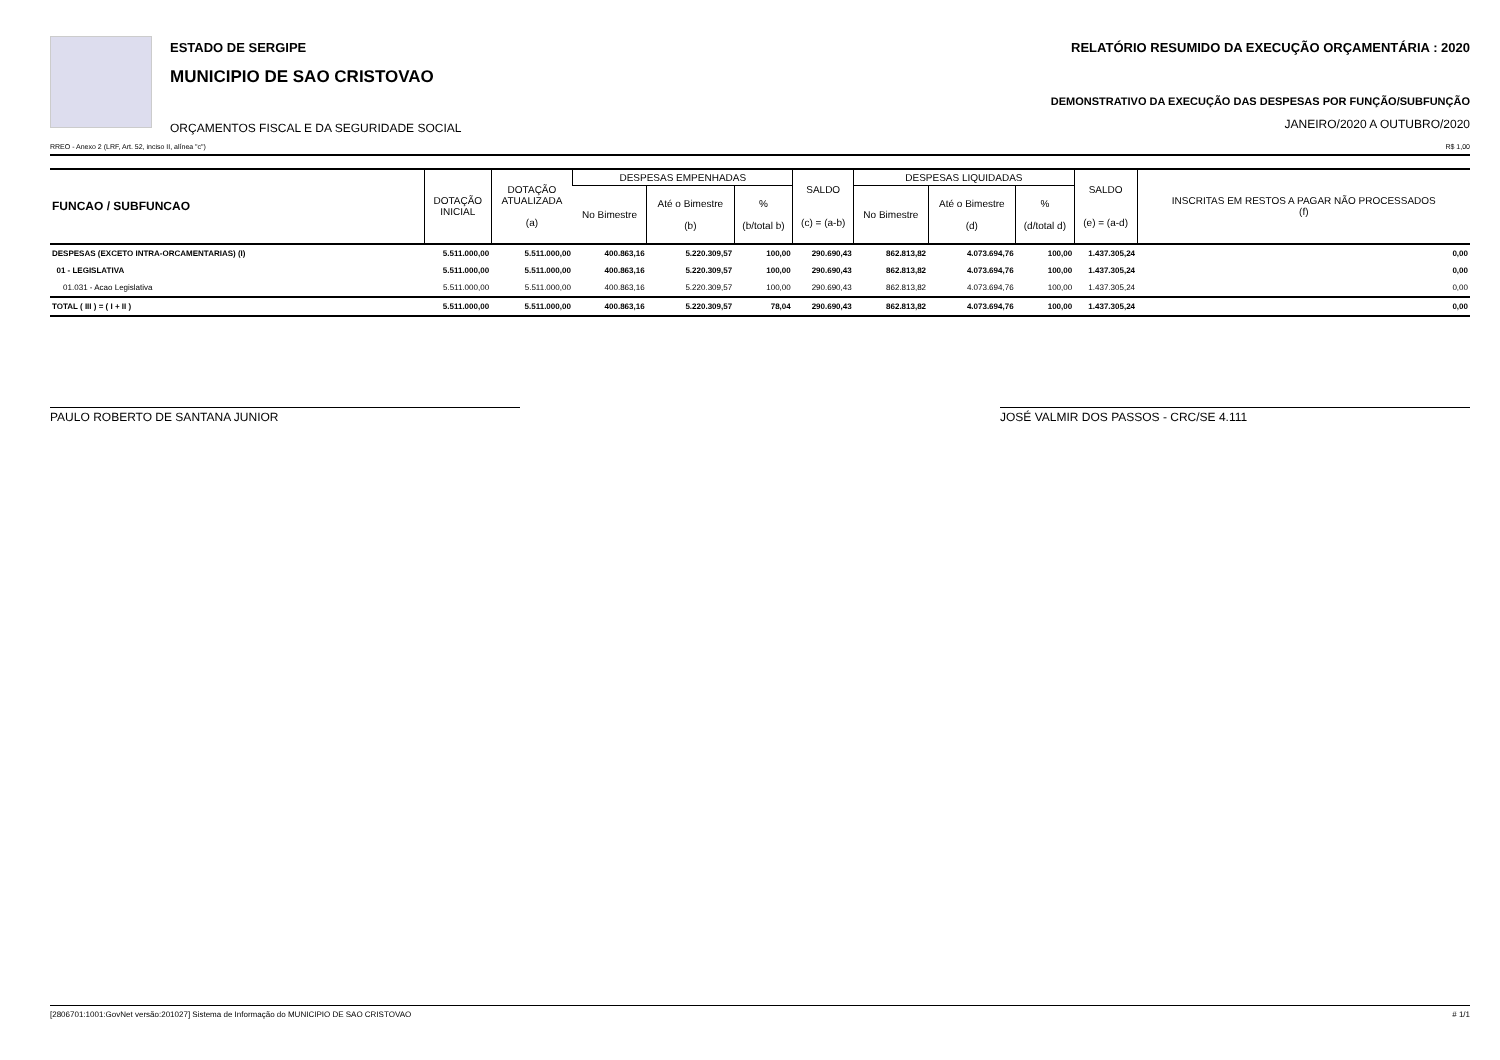ESTADO DE SERGIPE
MUNICIPIO DE SAO CRISTOVAO
ORÇAMENTOS FISCAL E DA SEGURIDADE SOCIAL
RELATÓRIO RESUMIDO DA EXECUÇÃO ORÇAMENTÁRIA : 2020
DEMONSTRATIVO DA EXECUÇÃO DAS DESPESAS POR FUNÇÃO/SUBFUNÇÃO
JANEIRO/2020 A OUTUBRO/2020
RREO - Anexo 2 (LRF, Art. 52, inciso II, alínea "c") R$ 1,00
| FUNCAO / SUBFUNCAO | DOTAÇÃO INICIAL | DOTAÇÃO ATUALIZADA (a) | DESPESAS EMPENHADAS | | | SALDO (c) = (a-b) | DESPESAS LIQUIDADAS | | | SALDO (e) = (a-d) | INSCRITAS EM RESTOS A PAGAR NÃO PROCESSADOS (f) |
| --- | --- | --- | --- | --- | --- | --- | --- | --- | --- | --- | --- |
| | | | No Bimestre | Até o Bimestre (b) | % (b/total b) | | No Bimestre | Até o Bimestre (d) | % (d/total d) | | |
| DESPESAS (EXCETO INTRA-ORCAMENTARIAS) (I) | 5.511.000,00 | 5.511.000,00 | 400.863,16 | 5.220.309,57 | 100,00 | 290.690,43 | 862.813,82 | 4.073.694,76 | 100,00 | 1.437.305,24 | 0,00 |
| 01 - LEGISLATIVA | 5.511.000,00 | 5.511.000,00 | 400.863,16 | 5.220.309,57 | 100,00 | 290.690,43 | 862.813,82 | 4.073.694,76 | 100,00 | 1.437.305,24 | 0,00 |
| 01.031 - Acao Legislativa | 5.511.000,00 | 5.511.000,00 | 400.863,16 | 5.220.309,57 | 100,00 | 290.690,43 | 862.813,82 | 4.073.694,76 | 100,00 | 1.437.305,24 | 0,00 |
| TOTAL ( III ) = ( I + II ) | 5.511.000,00 | 5.511.000,00 | 400.863,16 | 5.220.309,57 | 78,04 | 290.690,43 | 862.813,82 | 4.073.694,76 | 100,00 | 1.437.305,24 | 0,00 |
PAULO ROBERTO DE SANTANA JUNIOR JOSÉ VALMIR DOS PASSOS - CRC/SE 4.111
[2806701:1001:GovNet versão:201027] Sistema de Informação do MUNICIPIO DE SAO CRISTOVAO # 1/1